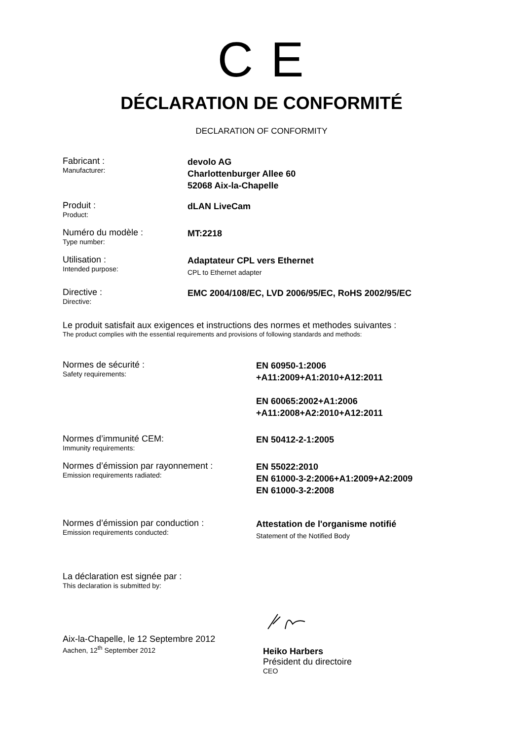C E
DÉCLARATION DE CONFORMITÉ
DECLARATION OF CONFORMITY
Fabricant :
Manufacturer:
devolo AG
Charlottenburger Allee 60
52068 Aix-la-Chapelle
Produit :
Product:
dLAN LiveCam
Numéro du modèle :
Type number:
MT:2218
Utilisation :
Intended purpose:
Adaptateur CPL vers Ethernet
CPL to Ethernet adapter
Directive :
Directive:
EMC 2004/108/EC, LVD 2006/95/EC, RoHS 2002/95/EC
Le produit satisfait aux exigences et instructions des normes et methodes suivantes :
The product complies with the essential requirements and provisions of following standards and methods:
Normes de sécurité :
Safety requirements:
EN 60950-1:2006
+A11:2009+A1:2010+A12:2011
EN 60065:2002+A1:2006
+A11:2008+A2:2010+A12:2011
Normes d’immunité CEM:
Immunity requirements:
EN 50412-2-1:2005
Normes d’émission par rayonnement :
Emission requirements radiated:
EN 55022:2010
EN 61000-3-2:2006+A1:2009+A2:2009
EN 61000-3-2:2008
Normes d’émission par conduction :
Emission requirements conducted:
Attestation de l'organisme notifié
Statement of the Notified Body
La déclaration est signée par :
This declaration is submitted by:
Aix-la-Chapelle, le 12 Septembre 2012
Aachen, 12<sup>th</sup> September 2012
Heiko Harbers
Président du directoire
CEO